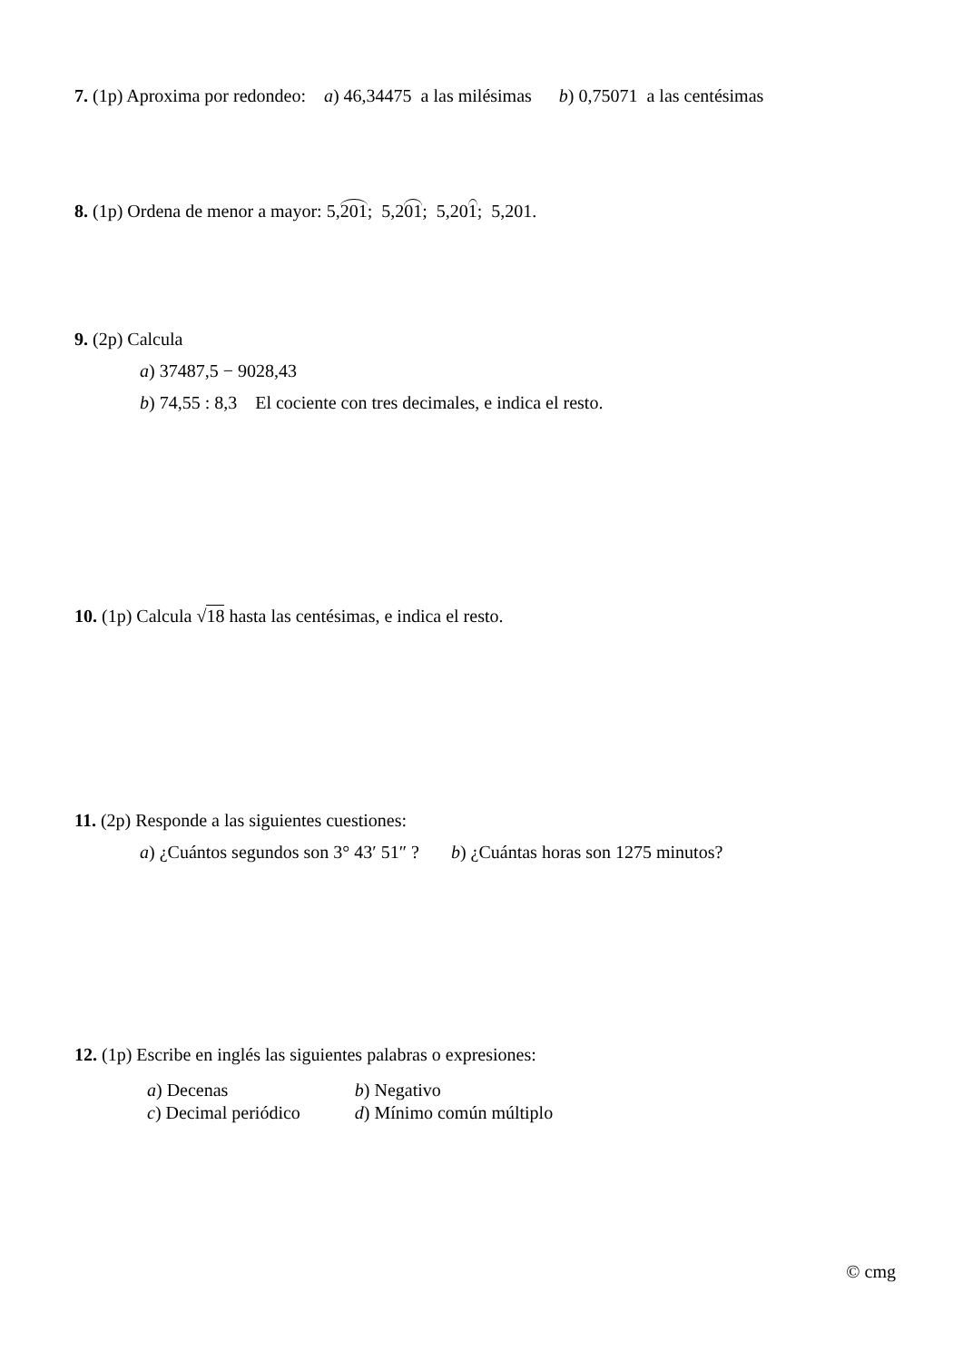7. (1p) Aproxima por redondeo: a) 46,34475 a las milésimas b) 0,75071 a las centésimas
8. (1p) Ordena de menor a mayor: 5,201; 5,201; 5,201; 5,201.
9. (2p) Calcula
a) 37487,5 − 9028,43
b) 74,55 : 8,3 El cociente con tres decimales, e indica el resto.
10. (1p) Calcula √18 hasta las centésimas, e indica el resto.
11. (2p) Responde a las siguientes cuestiones:
a) ¿Cuántos segundos son 3° 43′ 51″ ? b) ¿Cuántas horas son 1275 minutos?
12. (1p) Escribe en inglés las siguientes palabras o expresiones:
| a ) Decenas | b ) Negativo |
| c ) Decimal periódico | d ) Mínimo común múltiplo |
© cmg